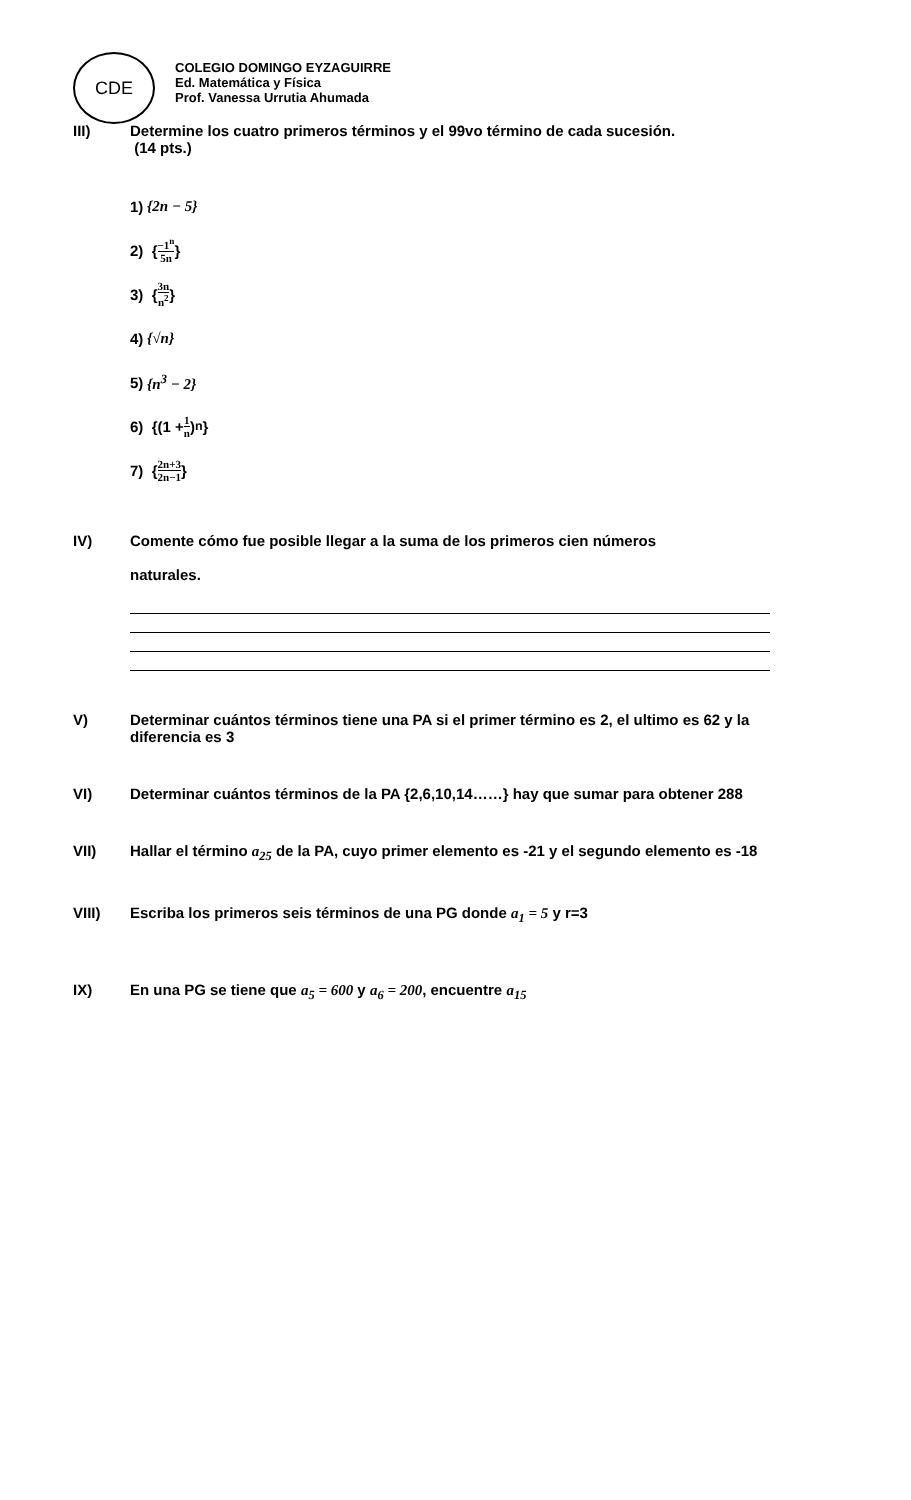CDE
COLEGIO DOMINGO EYZAGUIRRE
Ed. Matemática y Física
Prof. Vanessa Urrutia Ahumada
III) Determine los cuatro primeros términos y el 99vo término de cada sucesión.
(14 pts.)
1) {2n − 5}
2) { −1<sup>n</sup> 5n }
3) { 3n n<sup>2</sup> }
4) {√n}
5) {n<sup>3</sup> − 2}
6) {(1 + 1 n)<sup>n</sup>}
7) { 2n+3 2n−1 }
IV) Comente cómo fue posible llegar a la suma de los primeros cien números
naturales.
V) Determinar cuántos términos tiene una PA si el primer término es 2, el ultimo es 62 y la diferencia es 3
VI) Determinar cuántos términos de la PA {2,6,10,14……} hay que sumar para obtener 288
VII) Hallar el término a<sub>25</sub> de la PA, cuyo primer elemento es -21 y el segundo elemento es -18
VIII) Escriba los primeros seis términos de una PG donde a<sub>1</sub> = 5 y r=3
IX) En una PG se tiene que a<sub>5</sub> = 600 y a<sub>6</sub> = 200, encuentre a<sub>15</sub>